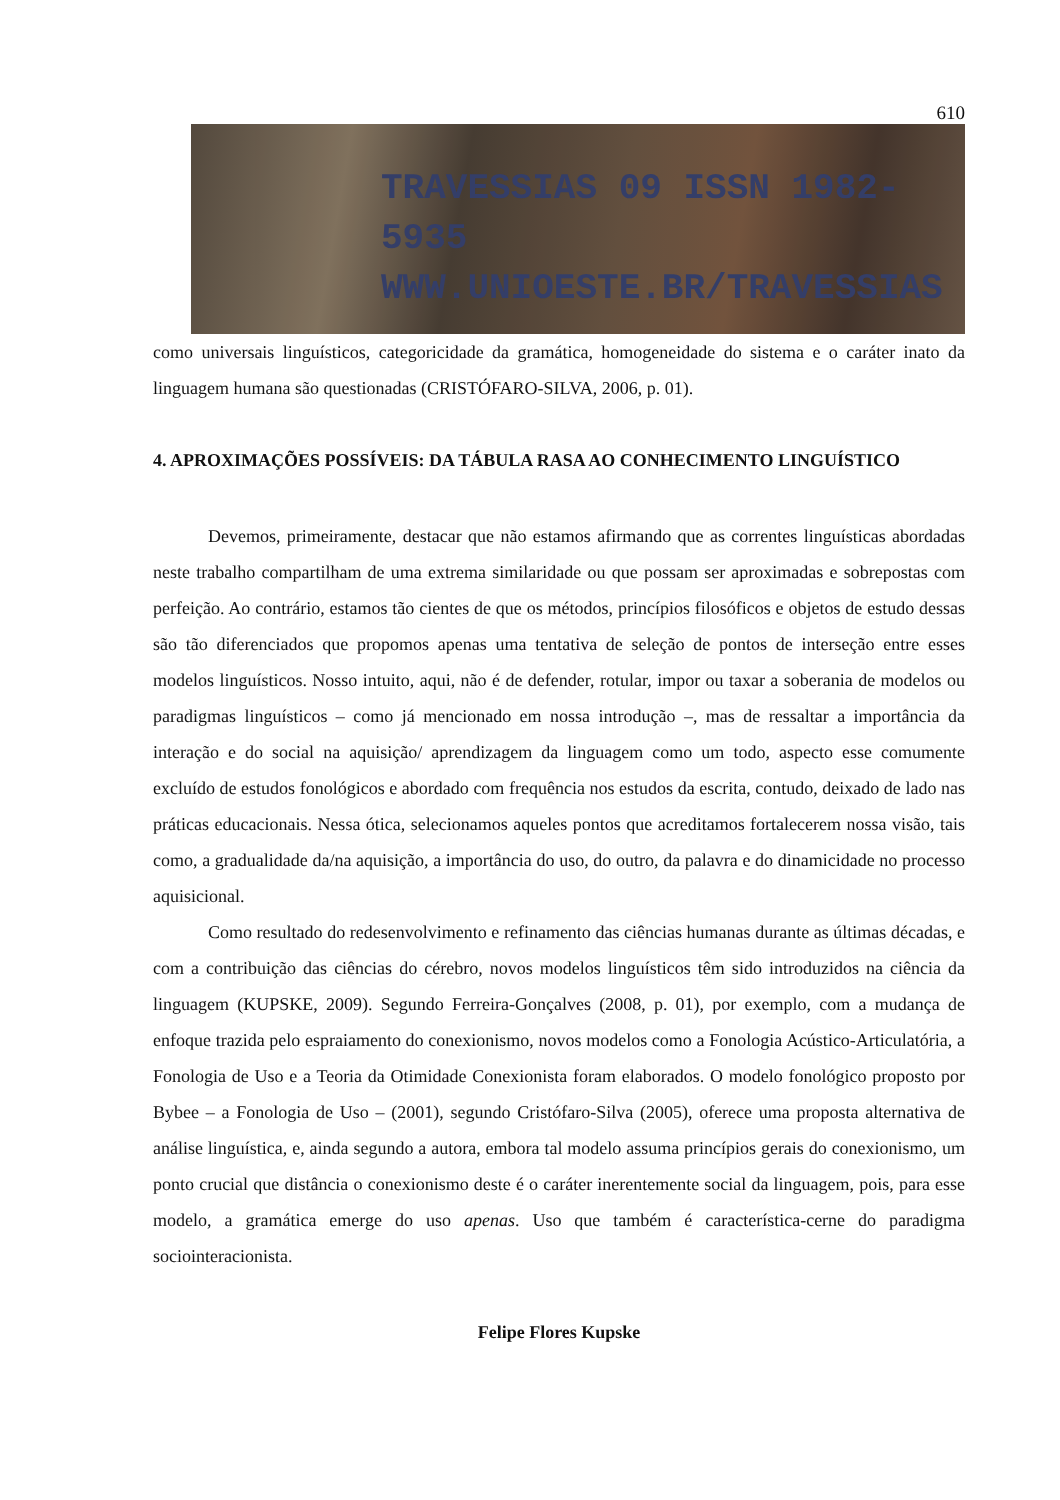610
TRAVESSIAS 09 ISSN 1982-5935
WWW.UNIOESTE.BR/TRAVESSIAS
como universais linguísticos, categoricidade da gramática, homogeneidade do sistema e o caráter inato da linguagem humana são questionadas (CRISTÓFARO-SILVA, 2006, p. 01).
4. APROXIMAÇÕES POSSÍVEIS: DA TÁBULA RASA AO CONHECIMENTO LINGUÍSTICO
Devemos, primeiramente, destacar que não estamos afirmando que as correntes linguísticas abordadas neste trabalho compartilham de uma extrema similaridade ou que possam ser aproximadas e sobrepostas com perfeição. Ao contrário, estamos tão cientes de que os métodos, princípios filosóficos e objetos de estudo dessas são tão diferenciados que propomos apenas uma tentativa de seleção de pontos de interseção entre esses modelos linguísticos. Nosso intuito, aqui, não é de defender, rotular, impor ou taxar a soberania de modelos ou paradigmas linguísticos – como já mencionado em nossa introdução –, mas de ressaltar a importância da interação e do social na aquisição/ aprendizagem da linguagem como um todo, aspecto esse comumente excluído de estudos fonológicos e abordado com frequência nos estudos da escrita, contudo, deixado de lado nas práticas educacionais. Nessa ótica, selecionamos aqueles pontos que acreditamos fortalecerem nossa visão, tais como, a gradualidade da/na aquisição, a importância do uso, do outro, da palavra e do dinamicidade no processo aquisicional.
Como resultado do redesenvolvimento e refinamento das ciências humanas durante as últimas décadas, e com a contribuição das ciências do cérebro, novos modelos linguísticos têm sido introduzidos na ciência da linguagem (KUPSKE, 2009). Segundo Ferreira-Gonçalves (2008, p. 01), por exemplo, com a mudança de enfoque trazida pelo espraiamento do conexionismo, novos modelos como a Fonologia Acústico-Articulatória, a Fonologia de Uso e a Teoria da Otimidade Conexionista foram elaborados. O modelo fonológico proposto por Bybee – a Fonologia de Uso – (2001), segundo Cristófaro-Silva (2005), oferece uma proposta alternativa de análise linguística, e, ainda segundo a autora, embora tal modelo assuma princípios gerais do conexionismo, um ponto crucial que distância o conexionismo deste é o caráter inerentemente social da linguagem, pois, para esse modelo, a gramática emerge do uso apenas. Uso que também é característica-cerne do paradigma sociointeracionista.
Felipe Flores Kupske